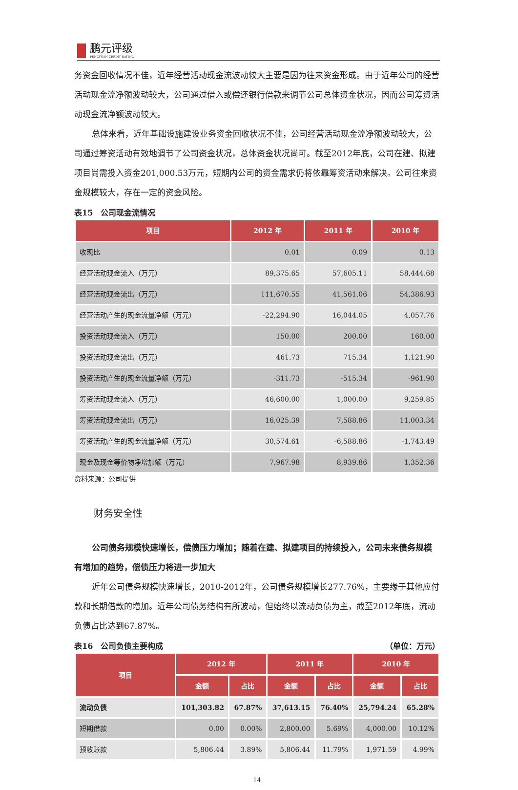鹏元评级
PENGYUAN CREDIT RATING
务资金回收情况不佳，近年经营活动现金流波动较大主要是因为往来资金形成。由于近年公司的经营活动现金流净额波动较大，公司通过借入或偿还银行借款来调节公司总体资金状况，因而公司筹资活动现金流净额波动较大。
总体来看，近年基础设施建设业务资金回收状况不佳，公司经营活动现金流净额波动较大，公司通过筹资活动有效地调节了公司资金状况，总体资金状况尚可。截至2012年底，公司在建、拟建项目尚需投入资金201,000.53万元，短期内公司的资金需求仍将依靠筹资活动来解决。公司往来资金规模较大，存在一定的资金风险。
表15　公司现金流情况
| 项目 | 2012 年 | 2011 年 | 2010 年 |
| --- | --- | --- | --- |
| 收现比 | 0.01 | 0.09 | 0.13 |
| 经营活动现金流入（万元） | 89,375.65 | 57,605.11 | 58,444.68 |
| 经营活动现金流出（万元） | 111,670.55 | 41,561.06 | 54,386.93 |
| 经营活动产生的现金流量净额（万元） | -22,294.90 | 16,044.05 | 4,057.76 |
| 投资活动现金流入（万元） | 150.00 | 200.00 | 160.00 |
| 投资活动现金流出（万元） | 461.73 | 715.34 | 1,121.90 |
| 投资活动产生的现金流量净额（万元） | -311.73 | -515.34 | -961.90 |
| 筹资活动现金流入（万元） | 46,600.00 | 1,000.00 | 9,259.85 |
| 筹资活动现金流出（万元） | 16,025.39 | 7,588.86 | 11,003.34 |
| 筹资活动产生的现金流量净额（万元） | 30,574.61 | -6,588.86 | -1,743.49 |
| 现金及现金等价物净增加额（万元） | 7,967.98 | 8,939.86 | 1,352.36 |
资料来源：公司提供
财务安全性
公司债务规模快速增长，偿债压力增加；随着在建、拟建项目的持续投入，公司未来债务规模有增加的趋势，偿债压力将进一步加大
近年公司债务规模快速增长，2010-2012年，公司债务规模增长277.76%，主要缘于其他应付款和长期借款的增加。近年公司债务结构有所波动，但始终以流动负债为主，截至2012年底，流动负债占比达到67.87%。
表16　公司负债主要构成 （单位：万元）
| 项目 | 2012 年 | | 2011 年 | | 2010 年 | |
| --- | --- | --- | --- | --- | --- | --- |
| | 金额 | 占比 | 金额 | 占比 | 金额 | 占比 |
| 流动负债 | 101,303.82 | 67.87% | 37,613.15 | 76.40% | 25,794.24 | 65.28% |
| 短期借款 | 0.00 | 0.00% | 2,800.00 | 5.69% | 4,000.00 | 10.12% |
| 预收账款 | 5,806.44 | 3.89% | 5,806.44 | 11.79% | 1,971.59 | 4.99% |
14